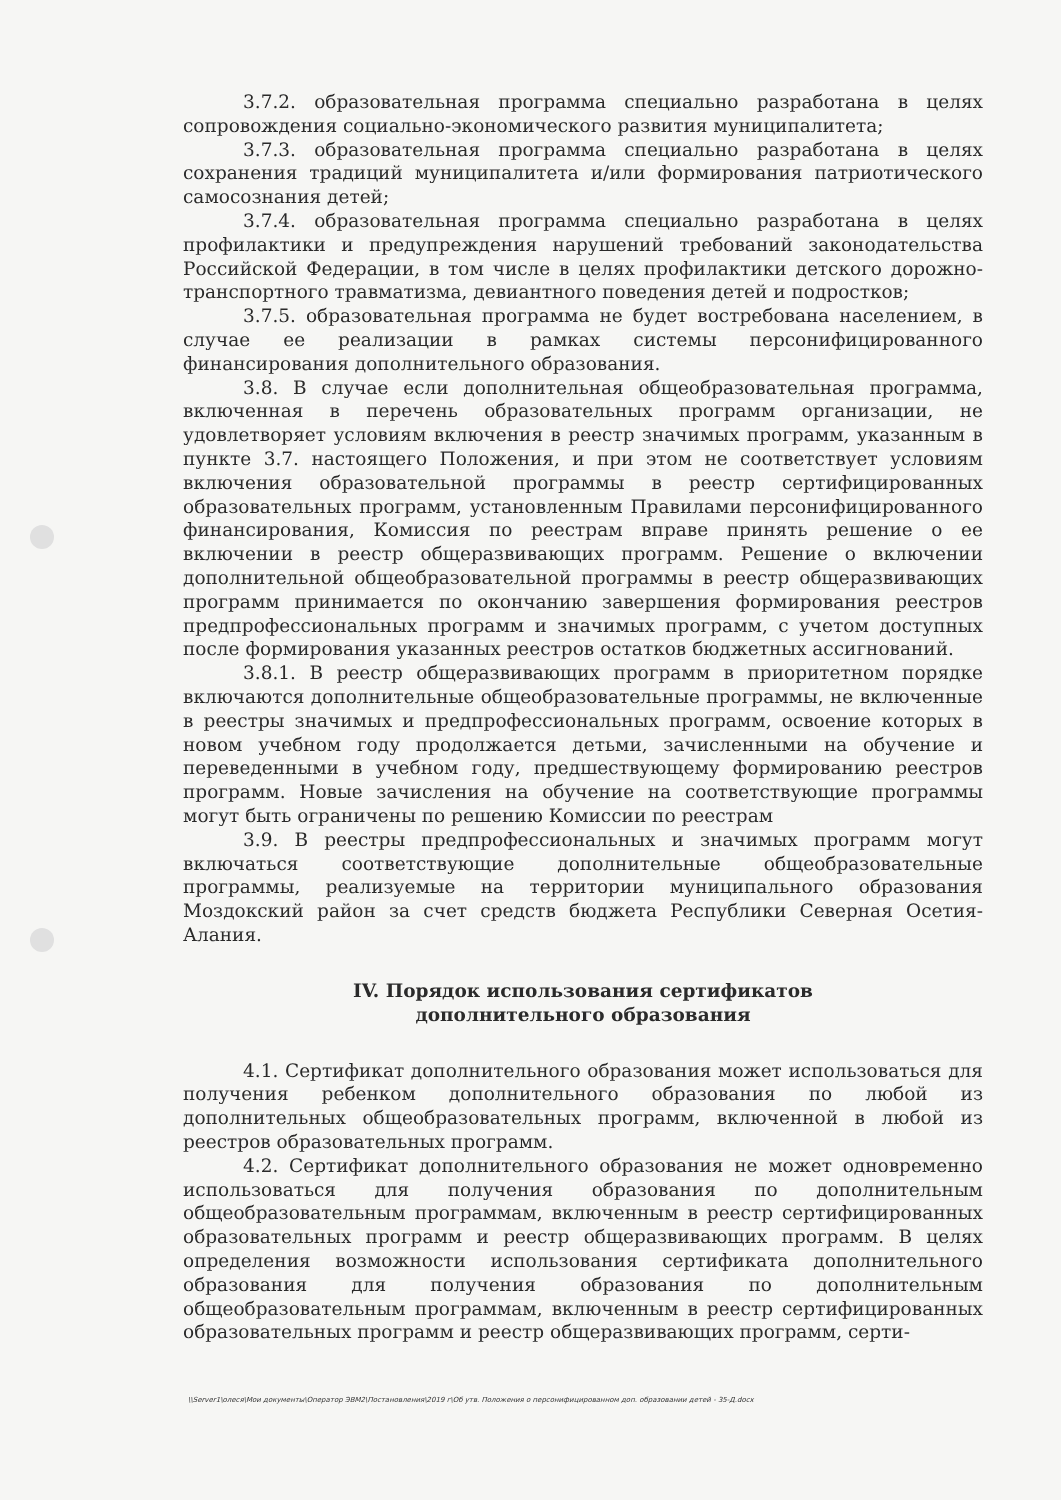3.7.2. образовательная программа специально разработана в целях сопровождения социально-экономического развития муниципалитета;
3.7.3. образовательная программа специально разработана в целях сохранения традиций муниципалитета и/или формирования патриотического самосознания детей;
3.7.4. образовательная программа специально разработана в целях профилактики и предупреждения нарушений требований законодательства Российской Федерации, в том числе в целях профилактики детского дорожно-транспортного травматизма, девиантного поведения детей и подростков;
3.7.5. образовательная программа не будет востребована населением, в случае ее реализации в рамках системы персонифицированного финансирования дополнительного образования.
3.8. В случае если дополнительная общеобразовательная программа, включенная в перечень образовательных программ организации, не удовлетворяет условиям включения в реестр значимых программ, указанным в пункте 3.7. настоящего Положения, и при этом не соответствует условиям включения образовательной программы в реестр сертифицированных образовательных программ, установленным Правилами персонифицированного финансирования, Комиссия по реестрам вправе принять решение о ее включении в реестр общеразвивающих программ. Решение о включении дополнительной общеобразовательной программы в реестр общеразвивающих программ принимается по окончанию завершения формирования реестров предпрофессиональных программ и значимых программ, с учетом доступных после формирования указанных реестров остатков бюджетных ассигнований.
3.8.1. В реестр общеразвивающих программ в приоритетном порядке включаются дополнительные общеобразовательные программы, не включенные в реестры значимых и предпрофессиональных программ, освоение которых в новом учебном году продолжается детьми, зачисленными на обучение и переведенными в учебном году, предшествующему формированию реестров программ. Новые зачисления на обучение на соответствующие программы могут быть ограничены по решению Комиссии по реестрам
3.9. В реестры предпрофессиональных и значимых программ могут включаться соответствующие дополнительные общеобразовательные программы, реализуемые на территории муниципального образования Моздокский район за счет средств бюджета Республики Северная Осетия-Алания.
IV. Порядок использования сертификатов
дополнительного образования
4.1. Сертификат дополнительного образования может использоваться для получения ребенком дополнительного образования по любой из дополнительных общеобразовательных программ, включенной в любой из реестров образовательных программ.
4.2. Сертификат дополнительного образования не может одновременно использоваться для получения образования по дополнительным общеобразовательным программам, включенным в реестр сертифицированных образовательных программ и реестр общеразвивающих программ. В целях определения возможности использования сертификата дополнительного образования для получения образования по дополнительным общеобразовательным программам, включенным в реестр сертифицированных образовательных программ и реестр общеразвивающих программ, серти-
\\Server1\олеся\Мои документы\Оператор ЭВМ2\Постановления\2019 г\Об утв. Положения о персонифицированном доп. образовании детей - 35-Д.docx